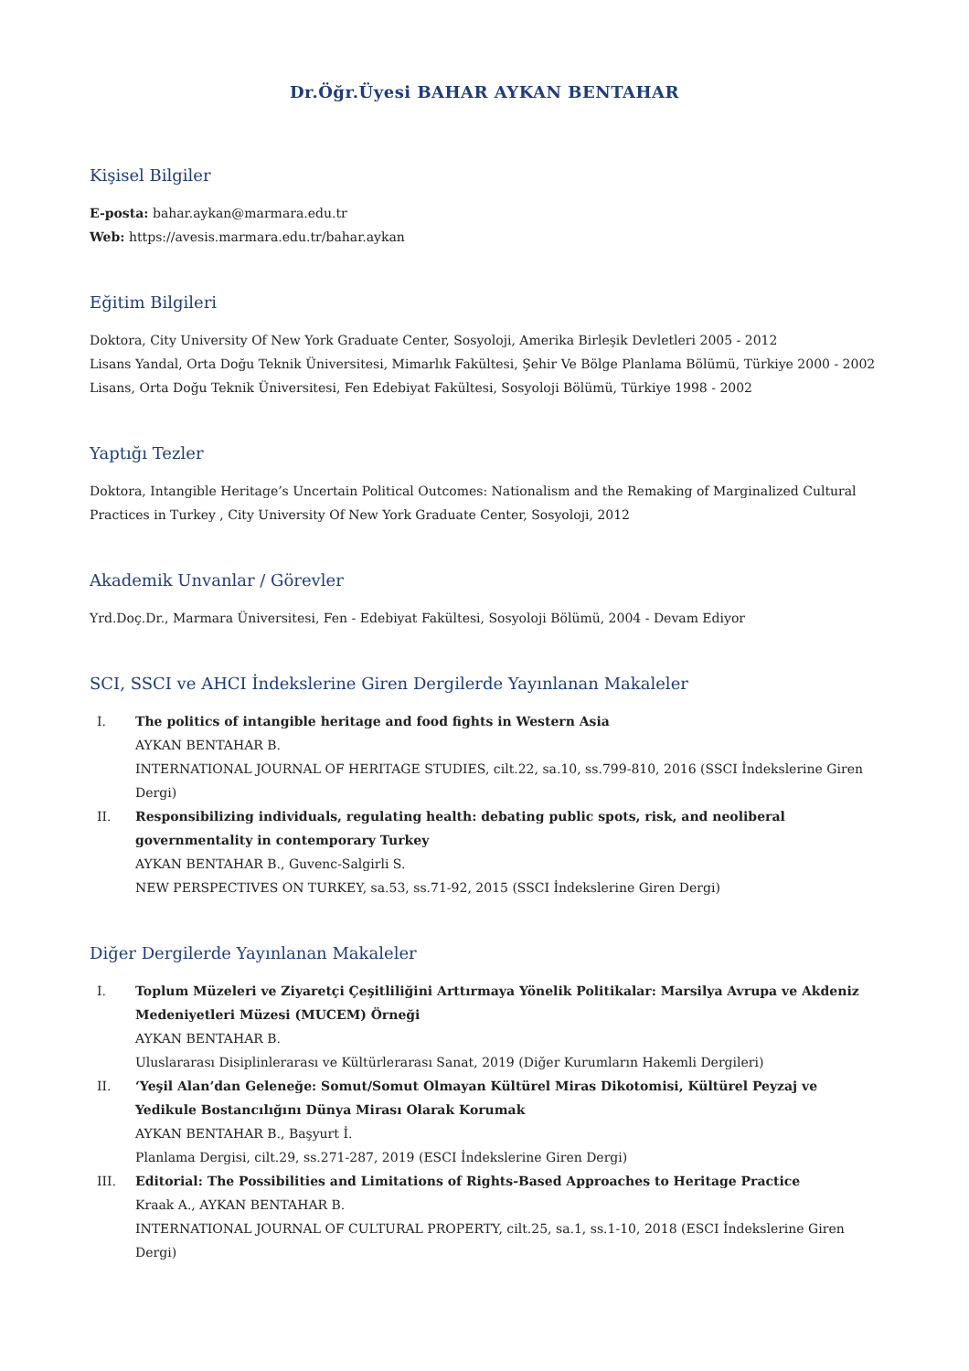Dr.Öğr.Üyesi BAHAR AYKAN BENTAHAR
Kişisel Bilgiler
E-posta: bahar.aykan@marmara.edu.tr
Web: https://avesis.marmara.edu.tr/bahar.aykan
Eğitim Bilgileri
Doktora, City University Of New York Graduate Center, Sosyoloji, Amerika Birleşik Devletleri 2005 - 2012
Lisans Yandal, Orta Doğu Teknik Üniversitesi, Mimarlık Fakültesi, Şehir Ve Bölge Planlama Bölümü, Türkiye 2000 - 2002
Lisans, Orta Doğu Teknik Üniversitesi, Fen Edebiyat Fakültesi, Sosyoloji Bölümü, Türkiye 1998 - 2002
Yaptığı Tezler
Doktora, Intangible Heritage’s Uncertain Political Outcomes: Nationalism and the Remaking of Marginalized Cultural Practices in Turkey , City University Of New York Graduate Center, Sosyoloji, 2012
Akademik Unvanlar / Görevler
Yrd.Doç.Dr., Marmara Üniversitesi, Fen - Edebiyat Fakültesi, Sosyoloji Bölümü, 2004 - Devam Ediyor
SCI, SSCI ve AHCI İndekslerine Giren Dergilerde Yayınlanan Makaleler
I. The politics of intangible heritage and food fights in Western Asia
AYKAN BENTAHAR B.
INTERNATIONAL JOURNAL OF HERITAGE STUDIES, cilt.22, sa.10, ss.799-810, 2016 (SSCI İndekslerine Giren Dergi)
II. Responsibilizing individuals, regulating health: debating public spots, risk, and neoliberal governmentality in contemporary Turkey
AYKAN BENTAHAR B., Guvenc-Salgirli S.
NEW PERSPECTIVES ON TURKEY, sa.53, ss.71-92, 2015 (SSCI İndekslerine Giren Dergi)
Diğer Dergilerde Yayınlanan Makaleler
I. Toplum Müzeleri ve Ziyaretçi Çeşitliliğini Arttırmaya Yönelik Politikalar: Marsilya Avrupa ve Akdeniz Medeniyetleri Müzesi (MUCEM) Örneği
AYKAN BENTAHAR B.
Uluslararası Disiplinlerarası ve Kültürlerarası Sanat, 2019 (Diğer Kurumların Hakemli Dergileri)
II. ‘Yeşil Alan’dan Geleneğe: Somut/Somut Olmayan Kültürel Miras Dikotomisi, Kültürel Peyzaj ve Yedikule Bostancılığını Dünya Mirası Olarak Korumak
AYKAN BENTAHAR B., Başyurt İ.
Planlama Dergisi, cilt.29, ss.271-287, 2019 (ESCI İndekslerine Giren Dergi)
III. Editorial: The Possibilities and Limitations of Rights-Based Approaches to Heritage Practice
Kraak A., AYKAN BENTAHAR B.
INTERNATIONAL JOURNAL OF CULTURAL PROPERTY, cilt.25, sa.1, ss.1-10, 2018 (ESCI İndekslerine Giren Dergi)